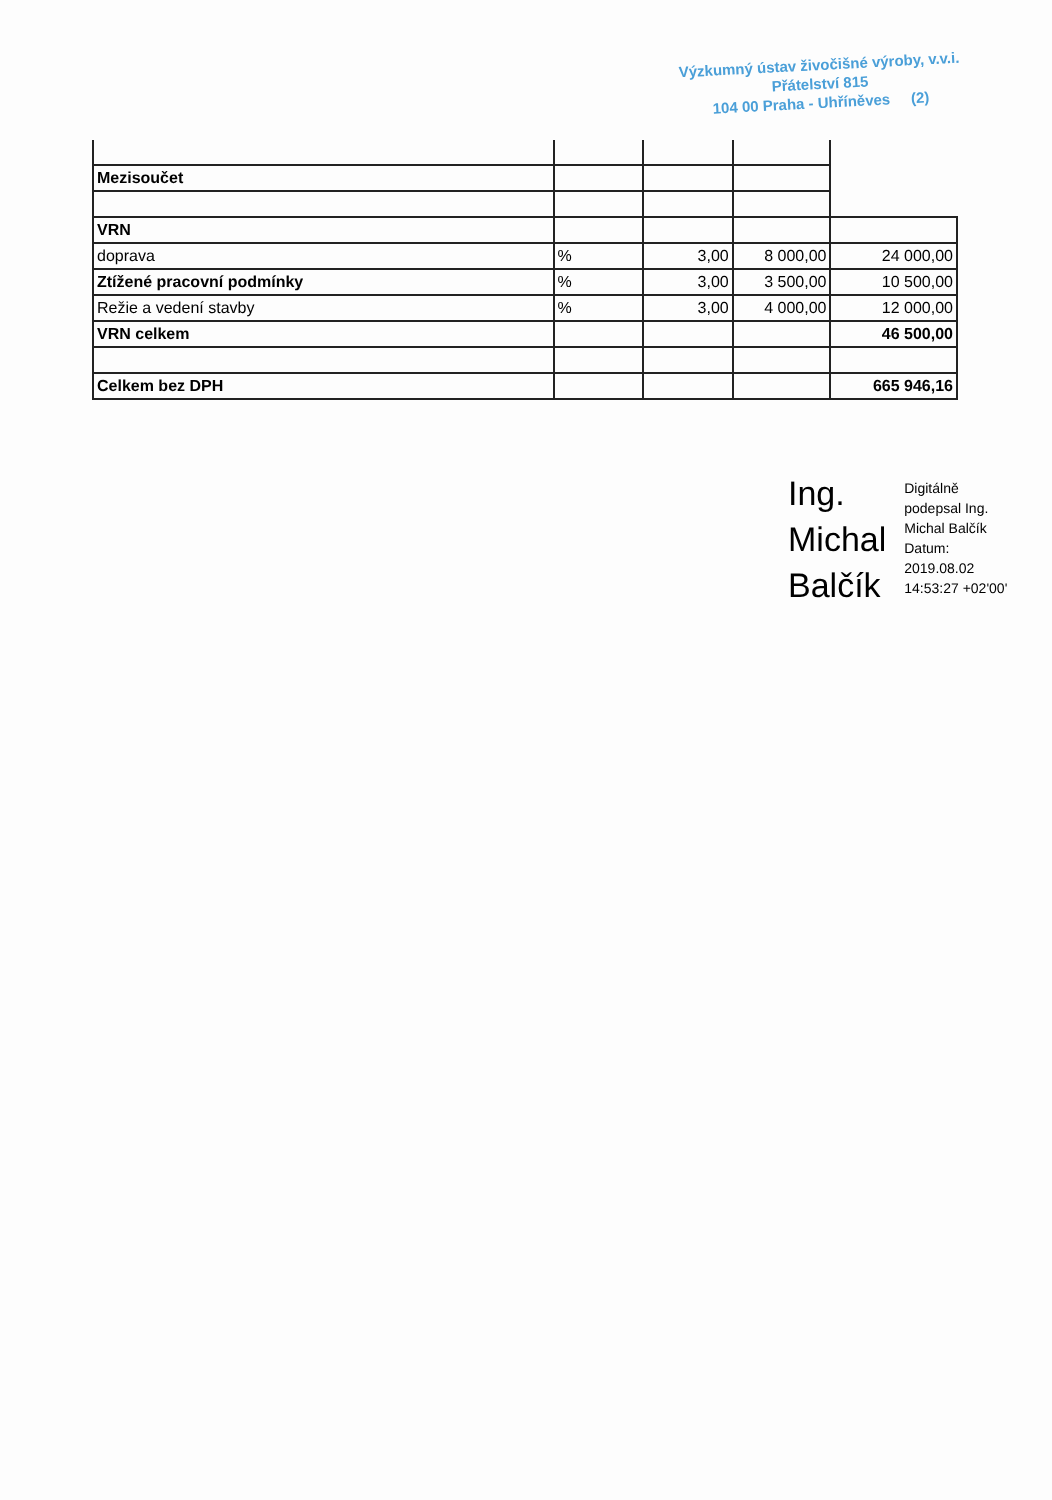Výzkumný ústav živočišné výroby, v.v.i.
Přátelství 815
104 00 Praha - Uhříněves (2)
| Mezisoučet | | | | |
| VRN | | | | |
| doprava | % | 3,00 | 8 000,00 | 24 000,00 |
| Ztížené pracovní podmínky | % | 3,00 | 3 500,00 | 10 500,00 |
| Režie a vedení stavby | % | 3,00 | 4 000,00 | 12 000,00 |
| VRN celkem | | | | 46 500,00 |
| Celkem bez DPH | | | | 665 946,16 |
Ing.
Michal
Balčík
Digitálně
podepsal Ing.
Michal Balčík
Datum:
2019.08.02
14:53:27 +02'00'